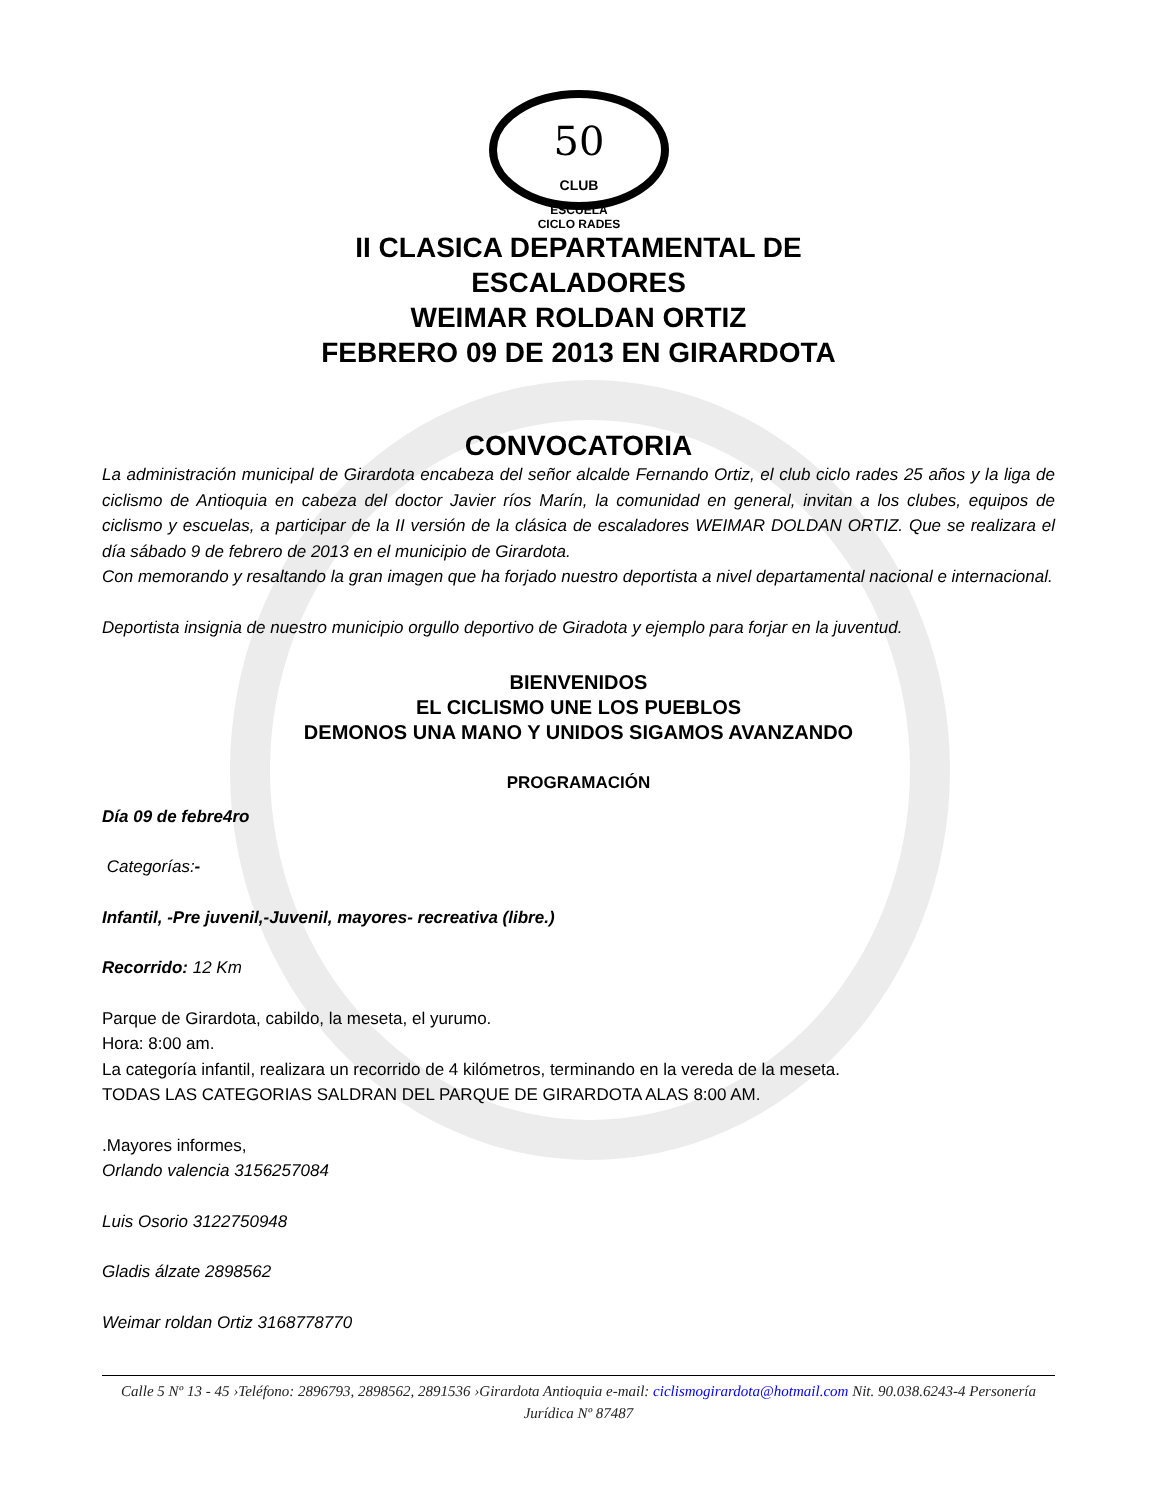50
CLUB
ESCUELA
CICLO RADES
II CLASICA DEPARTAMENTAL DE
ESCALADORES
WEIMAR ROLDAN ORTIZ
FEBRERO 09 DE 2013 EN GIRARDOTA
CONVOCATORIA
La administración municipal de Girardota encabeza del señor alcalde Fernando Ortiz, el club ciclo rades 25 años y la liga de ciclismo de Antioquia en cabeza del doctor Javier ríos Marín, la comunidad en general, invitan a los clubes, equipos de ciclismo y escuelas, a participar de la II versión de la clásica de escaladores WEIMAR DOLDAN ORTIZ. Que se realizara el día sábado 9 de febrero de 2013 en el municipio de Girardota.
Con memorando y resaltando la gran imagen que ha forjado nuestro deportista a nivel departamental nacional e internacional.
Deportista insignia de nuestro municipio orgullo deportivo de Giradota y ejemplo para forjar en la juventud.
BIENVENIDOS
EL CICLISMO UNE LOS PUEBLOS
DEMONOS UNA MANO Y UNIDOS SIGAMOS AVANZANDO
PROGRAMACIÓN
Día 09 de febre4ro
Categorías:-
Infantil, -Pre juvenil,-Juvenil, mayores- recreativa (libre.)
Recorrido: 12 Km
Parque de Girardota, cabildo, la meseta, el yurumo.
Hora: 8:00 am.
La categoría infantil, realizara un recorrido de 4 kilómetros, terminando en la vereda de la meseta.
TODAS LAS CATEGORIAS SALDRAN DEL PARQUE DE GIRARDOTA ALAS 8:00 AM.
.Mayores informes,
Orlando valencia 3156257084
Luis Osorio 3122750948
Gladis álzate 2898562
Weimar roldan Ortiz 3168778770
Calle 5 Nº 13 - 45 ›Teléfono: 2896793, 2898562, 2891536 ›Girardota Antioquia e-mail: ciclismogirardota@hotmail.com Nit. 90.038.6243-4 Personería Jurídica Nº 87487